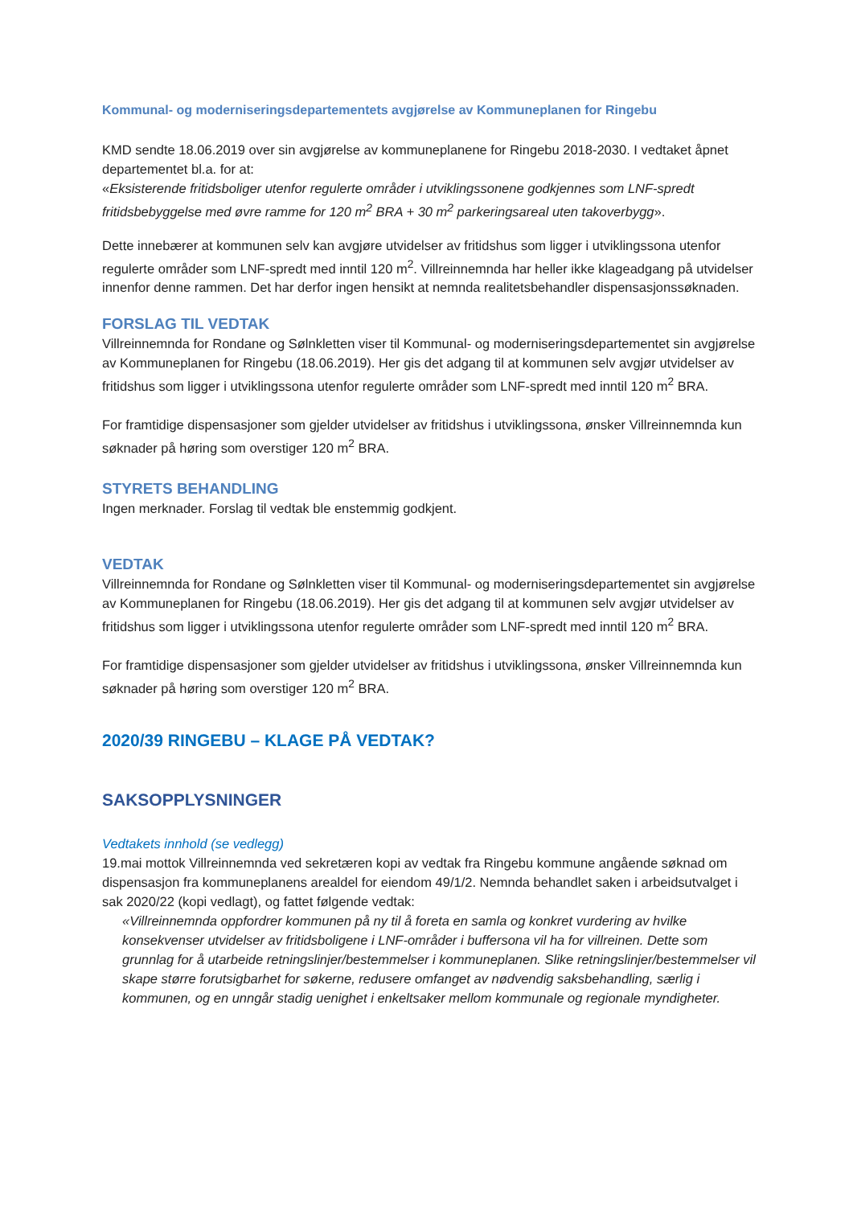Kommunal- og moderniseringsdepartementets avgjørelse av Kommuneplanen for Ringebu
KMD sendte 18.06.2019 over sin avgjørelse av kommuneplanene for Ringebu 2018-2030. I vedtaket åpnet departementet bl.a. for at:
«Eksisterende fritidsboliger utenfor regulerte områder i utviklingssonene godkjennes som LNF-spredt fritidsbebyggelse med øvre ramme for 120 m<sup>2</sup> BRA + 30 m<sup>2</sup> parkeringsareal uten takoverbygg».
Dette innebærer at kommunen selv kan avgjøre utvidelser av fritidshus som ligger i utviklingssona utenfor regulerte områder som LNF-spredt med inntil 120 m<sup>2</sup>. Villreinnemnda har heller ikke klageadgang på utvidelser innenfor denne rammen. Det har derfor ingen hensikt at nemnda realitetsbehandler dispensasjonssøknaden.
FORSLAG TIL VEDTAK
Villreinnemnda for Rondane og Sølnkletten viser til Kommunal- og moderniseringsdepartementet sin avgjørelse av Kommuneplanen for Ringebu (18.06.2019). Her gis det adgang til at kommunen selv avgjør utvidelser av fritidshus som ligger i utviklingssona utenfor regulerte områder som LNF-spredt med inntil 120 m<sup>2</sup> BRA.
For framtidige dispensasjoner som gjelder utvidelser av fritidshus i utviklingssona, ønsker Villreinnemnda kun søknader på høring som overstiger 120 m<sup>2</sup> BRA.
STYRETS BEHANDLING
Ingen merknader. Forslag til vedtak ble enstemmig godkjent.
VEDTAK
Villreinnemnda for Rondane og Sølnkletten viser til Kommunal- og moderniseringsdepartementet sin avgjørelse av Kommuneplanen for Ringebu (18.06.2019). Her gis det adgang til at kommunen selv avgjør utvidelser av fritidshus som ligger i utviklingssona utenfor regulerte områder som LNF-spredt med inntil 120 m<sup>2</sup> BRA.
For framtidige dispensasjoner som gjelder utvidelser av fritidshus i utviklingssona, ønsker Villreinnemnda kun søknader på høring som overstiger 120 m<sup>2</sup> BRA.
2020/39 RINGEBU – KLAGE PÅ VEDTAK?
SAKSOPPLYSNINGER
Vedtakets innhold (se vedlegg)
19.mai mottok Villreinnemnda ved sekretæren kopi av vedtak fra Ringebu kommune angående søknad om dispensasjon fra kommuneplanens arealdel for eiendom 49/1/2. Nemnda behandlet saken i arbeidsutvalget i sak 2020/22 (kopi vedlagt), og fattet følgende vedtak:
«Villreinnemnda oppfordrer kommunen på ny til å foreta en samla og konkret vurdering av hvilke konsekvenser utvidelser av fritidsboligene i LNF-områder i buffersona vil ha for villreinen. Dette som grunnlag for å utarbeide retningslinjer/bestemmelser i kommuneplanen. Slike retningslinjer/bestemmelser vil skape større forutsigbarhet for søkerne, redusere omfanget av nødvendig saksbehandling, særlig i kommunen, og en unngår stadig uenighet i enkeltsaker mellom kommunale og regionale myndigheter.